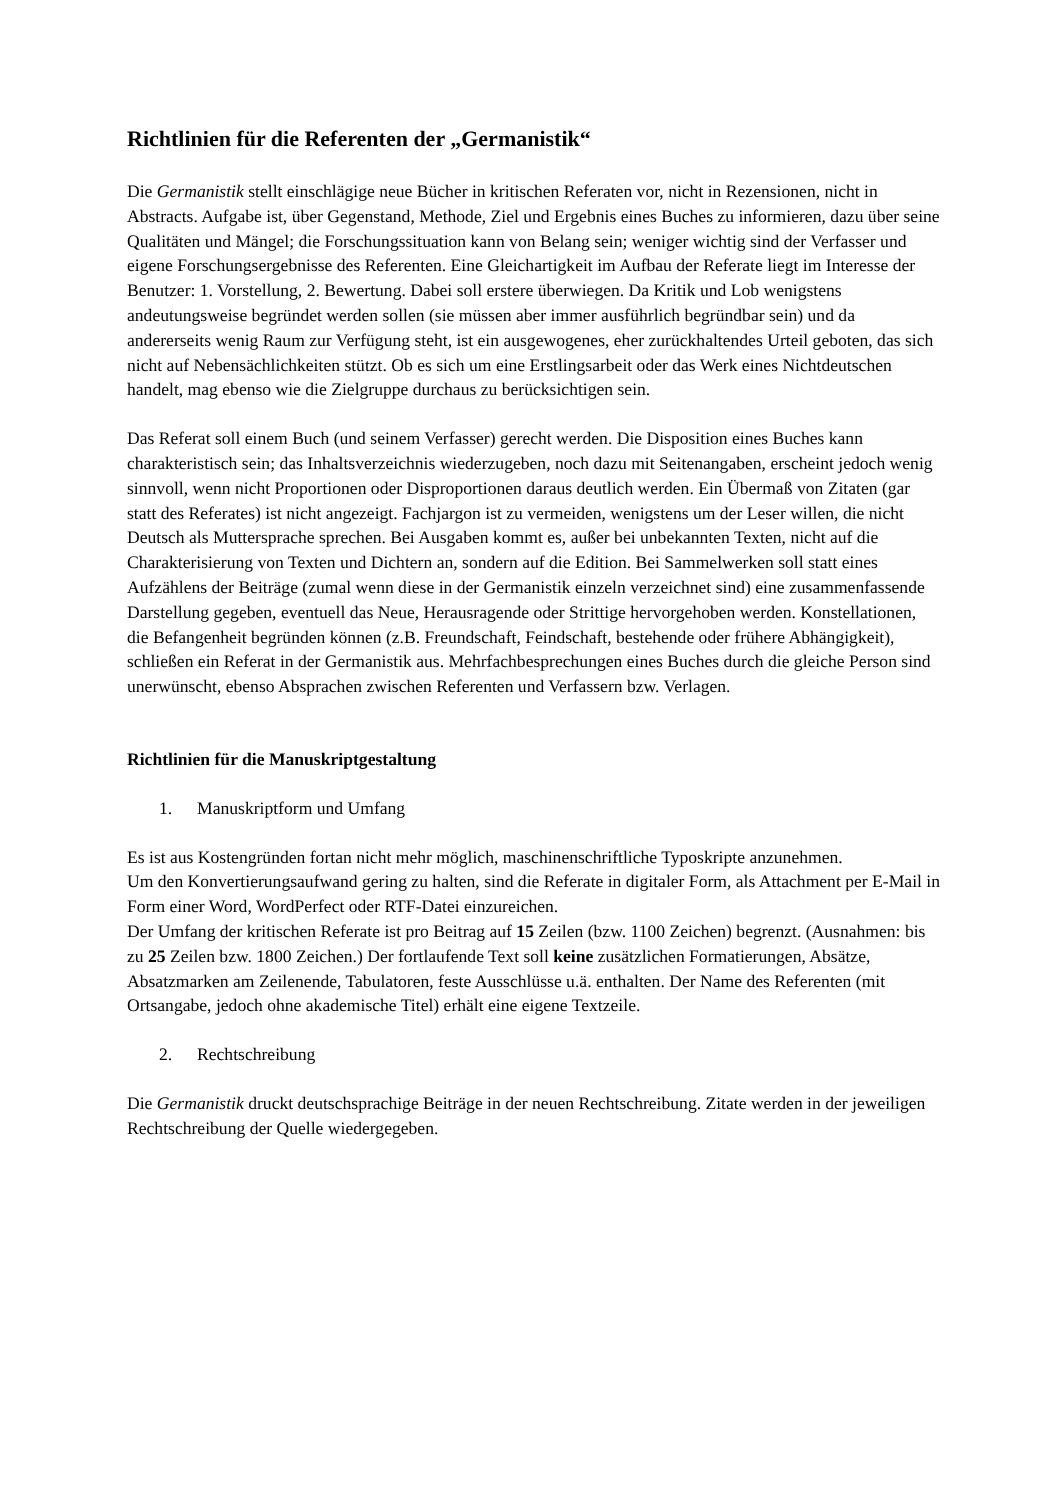Richtlinien für die Referenten der „Germanistik“
Die Germanistik stellt einschlägige neue Bücher in kritischen Referaten vor, nicht in Rezensionen, nicht in Abstracts. Aufgabe ist, über Gegenstand, Methode, Ziel und Ergebnis eines Buches zu informieren, dazu über seine Qualitäten und Mängel; die Forschungssituation kann von Belang sein; weniger wichtig sind der Verfasser und eigene Forschungsergebnisse des Referenten. Eine Gleichartigkeit im Aufbau der Referate liegt im Interesse der Benutzer: 1. Vorstellung, 2. Bewertung. Dabei soll erstere überwiegen. Da Kritik und Lob wenigstens andeutungsweise begründet werden sollen (sie müssen aber immer ausführlich begründbar sein) und da andererseits wenig Raum zur Verfügung steht, ist ein ausgewogenes, eher zurückhaltendes Urteil geboten, das sich nicht auf Nebensächlichkeiten stützt. Ob es sich um eine Erstlingsarbeit oder das Werk eines Nichtdeutschen handelt, mag ebenso wie die Zielgruppe durchaus zu berücksichtigen sein.
Das Referat soll einem Buch (und seinem Verfasser) gerecht werden. Die Disposition eines Buches kann charakteristisch sein; das Inhaltsverzeichnis wiederzugeben, noch dazu mit Seitenangaben, erscheint jedoch wenig sinnvoll, wenn nicht Proportionen oder Disproportionen daraus deutlich werden. Ein Übermaß von Zitaten (gar statt des Referates) ist nicht angezeigt. Fachjargon ist zu vermeiden, wenigstens um der Leser willen, die nicht Deutsch als Muttersprache sprechen. Bei Ausgaben kommt es, außer bei unbekannten Texten, nicht auf die Charakterisierung von Texten und Dichtern an, sondern auf die Edition. Bei Sammelwerken soll statt eines Aufzählens der Beiträge (zumal wenn diese in der Germanistik einzeln verzeichnet sind) eine zusammenfassende Darstellung gegeben, eventuell das Neue, Herausragende oder Strittige hervorgehoben werden. Konstellationen, die Befangenheit begründen können (z.B. Freundschaft, Feindschaft, bestehende oder frühere Abhängigkeit), schließen ein Referat in der Germanistik aus. Mehrfachbesprechungen eines Buches durch die gleiche Person sind unerwünscht, ebenso Absprachen zwischen Referenten und Verfassern bzw. Verlagen.
Richtlinien für die Manuskriptgestaltung
1. Manuskriptform und Umfang
Es ist aus Kostengründen fortan nicht mehr möglich, maschinenschriftliche Typoskripte anzunehmen.
Um den Konvertierungsaufwand gering zu halten, sind die Referate in digitaler Form, als Attachment per E-Mail in Form einer Word, WordPerfect oder RTF-Datei einzureichen.
Der Umfang der kritischen Referate ist pro Beitrag auf 15 Zeilen (bzw. 1100 Zeichen) begrenzt. (Ausnahmen: bis zu 25 Zeilen bzw. 1800 Zeichen.) Der fortlaufende Text soll keine zusätzlichen Formatierungen, Absätze, Absatzmarken am Zeilenende, Tabulatoren, feste Ausschlüsse u.ä. enthalten. Der Name des Referenten (mit Ortsangabe, jedoch ohne akademische Titel) erhält eine eigene Textzeile.
2. Rechtschreibung
Die Germanistik druckt deutschsprachige Beiträge in der neuen Rechtschreibung. Zitate werden in der jeweiligen Rechtschreibung der Quelle wiedergegeben.